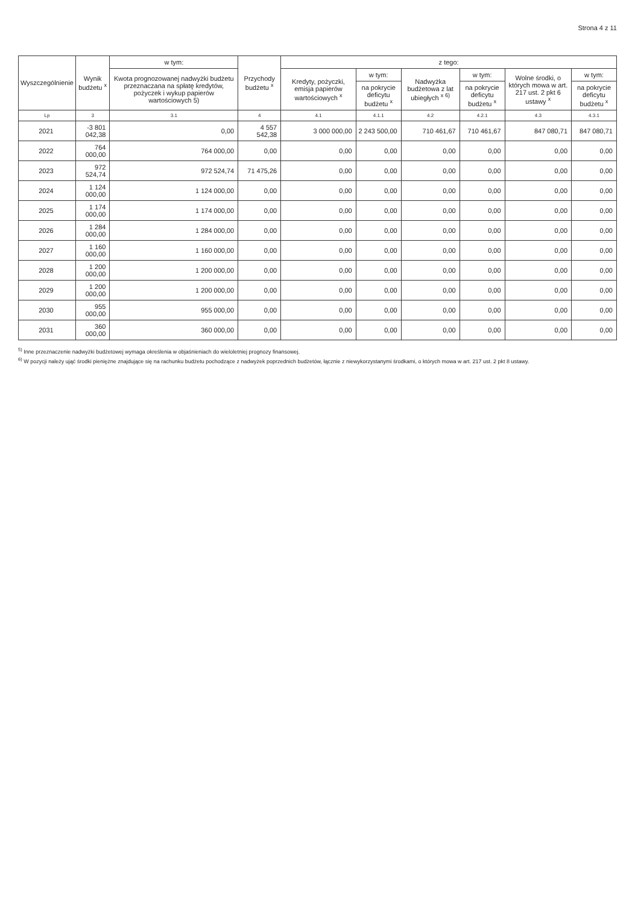Strona 4 z 11
| Wyszczególnienie | Wynik budżetu <sup>x</sup> | w tym: | Przychody budżetu <sup>x</sup> | z tego: | | | | | |
| --- | --- | --- | --- | --- | --- | --- | --- | --- | --- |
| | | Kwota prognozowanej nadwyżki budżetu przeznaczana na spłatę kredytów, pożyczek i wykup papierów wartościowych 5) | | Kredyty, pożyczki, emisja papierów wartościowych <sup>x</sup> | w tym: | Nadwyżka budżetowa z lat ubiegłych <sup>x 6)</sup> | w tym: | Wolne środki, o których mowa w art. 217 ust. 2 pkt 6 ustawy <sup>x</sup> | w tym: |
| | | | | | na pokrycie deficytu budżetu <sup>x</sup> | | na pokrycie deficytu budżetu <sup>x</sup> | | na pokrycie deficytu budżetu <sup>x</sup> |
| Lp | 3 | 3.1 | 4 | 4.1 | 4.1.1 | 4.2 | 4.2.1 | 4.3 | 4.3.1 |
| 2021 | -3 801 042,38 | 0,00 | 4 557 542,38 | 3 000 000,00 | 2 243 500,00 | 710 461,67 | 710 461,67 | 847 080,71 | 847 080,71 |
| 2022 | 764 000,00 | 764 000,00 | 0,00 | 0,00 | 0,00 | 0,00 | 0,00 | 0,00 | 0,00 |
| 2023 | 972 524,74 | 972 524,74 | 71 475,26 | 0,00 | 0,00 | 0,00 | 0,00 | 0,00 | 0,00 |
| 2024 | 1 124 000,00 | 1 124 000,00 | 0,00 | 0,00 | 0,00 | 0,00 | 0,00 | 0,00 | 0,00 |
| 2025 | 1 174 000,00 | 1 174 000,00 | 0,00 | 0,00 | 0,00 | 0,00 | 0,00 | 0,00 | 0,00 |
| 2026 | 1 284 000,00 | 1 284 000,00 | 0,00 | 0,00 | 0,00 | 0,00 | 0,00 | 0,00 | 0,00 |
| 2027 | 1 160 000,00 | 1 160 000,00 | 0,00 | 0,00 | 0,00 | 0,00 | 0,00 | 0,00 | 0,00 |
| 2028 | 1 200 000,00 | 1 200 000,00 | 0,00 | 0,00 | 0,00 | 0,00 | 0,00 | 0,00 | 0,00 |
| 2029 | 1 200 000,00 | 1 200 000,00 | 0,00 | 0,00 | 0,00 | 0,00 | 0,00 | 0,00 | 0,00 |
| 2030 | 955 000,00 | 955 000,00 | 0,00 | 0,00 | 0,00 | 0,00 | 0,00 | 0,00 | 0,00 |
| 2031 | 360 000,00 | 360 000,00 | 0,00 | 0,00 | 0,00 | 0,00 | 0,00 | 0,00 | 0,00 |
<sup>5)</sup> Inne przeznaczenie nadwyżki budżetowej wymaga określenia w objaśnieniach do wieloletniej prognozy finansowej.
<sup>6)</sup> W pozycji należy ująć środki pieniężne znajdujące się na rachunku budżetu pochodzące z nadwyżek poprzednich budżetów, łącznie z niewykorzystanymi środkami, o których mowa w art. 217 ust. 2 pkt 8 ustawy.